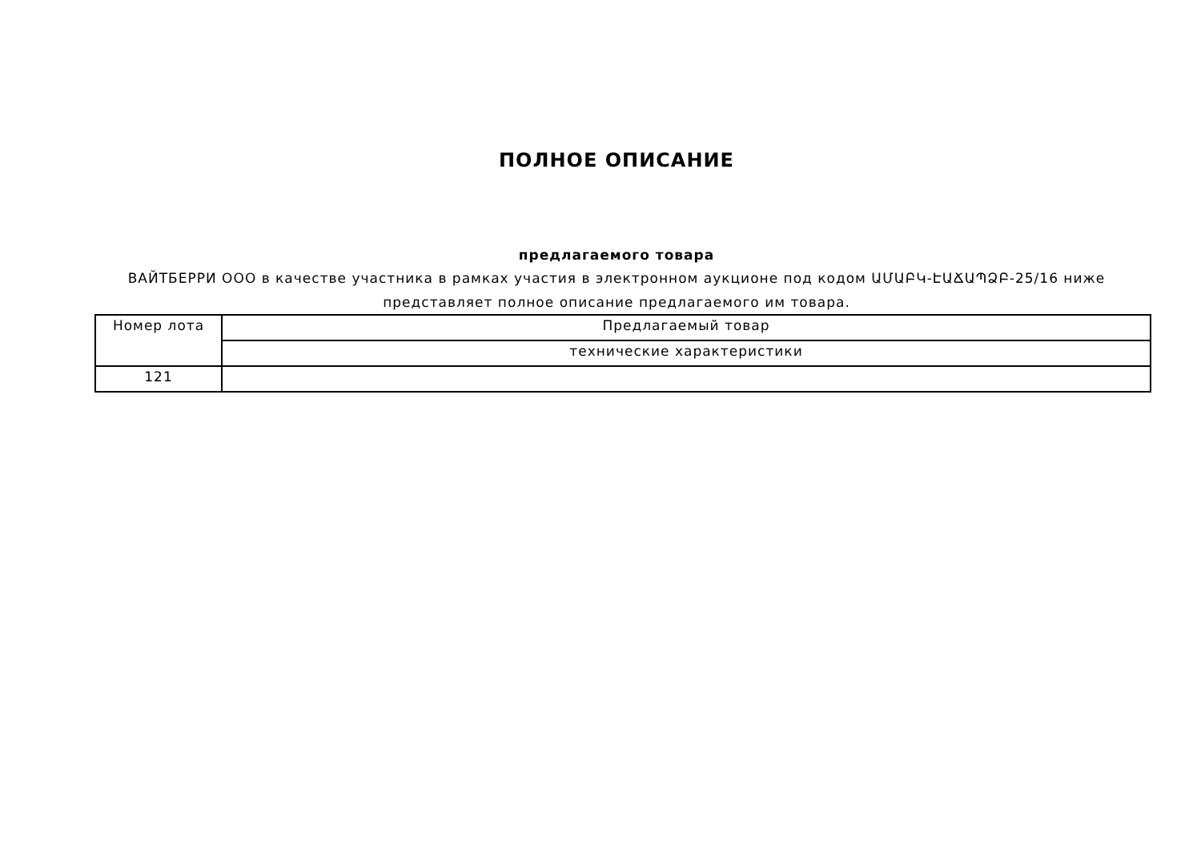ПОЛНОЕ ОПИСАНИЕ
предлагаемого товара
ВАЙТБЕРРИ ООО в качестве участника в рамках участия в электронном аукционе под кодом ԱՄԱԲԿ-ԷԱՃԱՊՁԲ-25/16 ниже представляет полное описание предлагаемого им товара.
| Номер лота | Предлагаемый товар |
| --- | --- |
| | технические характеристики |
| 121 | |